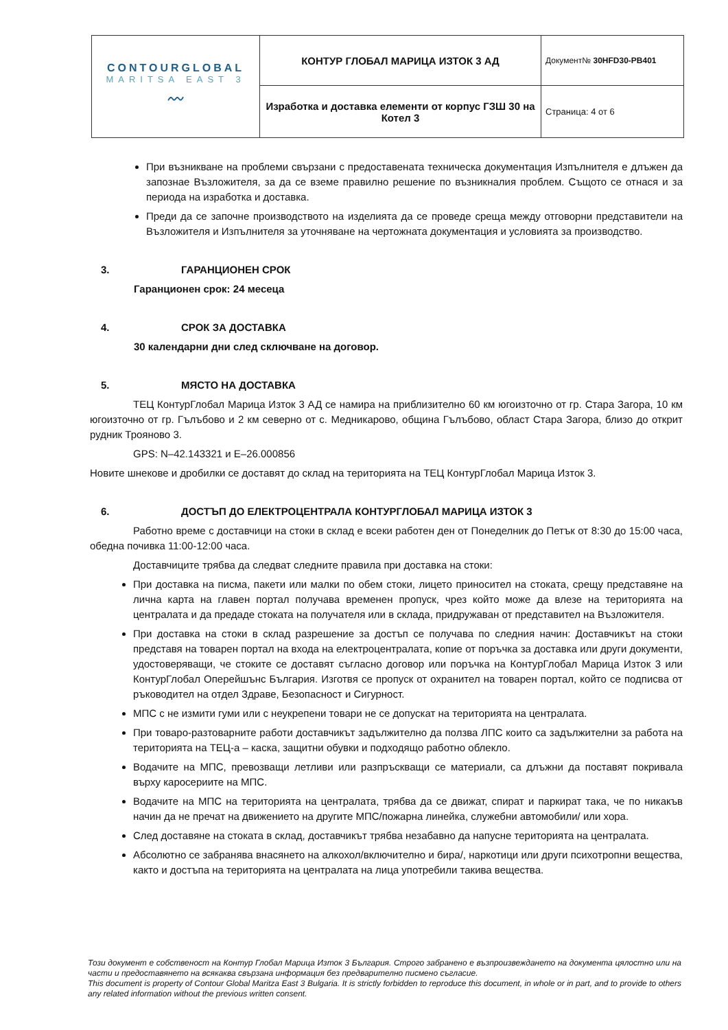| CONTOURGLOBAL MARITSA EAST 3 〰 | КОНТУР ГЛОБАЛ МАРИЦА ИЗТОК 3 АД | Документ№ 30HFD30-PB401 |
| | Изработка и доставка елементи от корпус ГЗШ 30 на Котел 3 | Страница: 4 от 6 |
При възникване на проблеми свързани с предоставената техническа документация Изпълнителя е длъжен да запознае Възложителя, за да се вземе правилно решение по възникналия проблем. Същото се отнася и за периода на изработка и доставка.
Преди да се започне производството на изделията да се проведе среща между отговорни представители на Възложителя и Изпълнителя за уточняване на чертожната документация и условията за производство.
3. ГАРАНЦИОНЕН СРОК
Гаранционен срок: 24 месеца
4. СРОК ЗА ДОСТАВКА
30 календарни дни след сключване на договор.
5. МЯСТО НА ДОСТАВКА
ТЕЦ КонтурГлобал Марица Изток 3 АД се намира на приблизително 60 км югоизточно от гр. Стара Загора, 10 км югоизточно от гр. Гълъбово и 2 км северно от с. Медникарово, община Гълъбово, област Стара Загора, близо до открит рудник Трояново 3.
GPS: N–42.143321 и E–26.000856
Новите шнекове и дробилки се доставят до склад на територията на ТЕЦ КонтурГлобал Марица Изток 3.
6. ДОСТЪП ДО ЕЛЕКТРОЦЕНТРАЛА КОНТУРГЛОБАЛ МАРИЦА ИЗТОК 3
Работно време с доставчици на стоки в склад е всеки работен ден от Понеделник до Петък от 8:30 до 15:00 часа, обедна почивка 11:00-12:00 часа.
Доставчиците трябва да следват следните правила при доставка на стоки:
При доставка на писма, пакети или малки по обем стоки, лицето приносител на стоката, срещу представяне на лична карта на главен портал получава временен пропуск, чрез който може да влезе на територията на централата и да предаде стоката на получателя или в склада, придружаван от представител на Възложителя.
При доставка на стоки в склад разрешение за достъп се получава по следния начин: Доставчикът на стоки представя на товарен портал на входа на електроцентралата, копие от поръчка за доставка или други документи, удостоверяващи, че стоките се доставят съгласно договор или поръчка на КонтурГлобал Марица Изток 3 или КонтурГлобал Оперейшънс България. Изготвя се пропуск от охранител на товарен портал, който се подписва от ръководител на отдел Здраве, Безопасност и Сигурност.
МПС с не измити гуми или с неукрепени товари не се допускат на територията на централата.
При товаро-разтоварните работи доставчикът задължително да ползва ЛПС които са задължителни за работа на територията на ТЕЦ-а – каска, защитни обувки и подходящо работно облекло.
Водачите на МПС, превозващи летливи или разпръскващи се материали, са длъжни да поставят покривала върху каросериите на МПС.
Водачите на МПС на територията на централата, трябва да се движат, спират и паркират така, че по никакъв начин да не пречат на движението на другите МПС/пожарна линейка, служебни автомобили/ или хора.
След доставяне на стоката в склад, доставчикът трябва незабавно да напусне територията на централата.
Абсолютно се забранява внасянето на алкохол/включително и бира/, наркотици или други психотропни вещества, както и достъпа на територията на централата на лица употребили такива вещества.
Този документ е собственост на Контур Глобал Марица Изток 3 България. Строго забранено е възпроизвеждането на документа цялостно или на части и предоставянето на всякаква свързана информация без предварително писмено съгласие.
This document is property of Contour Global Maritza East 3 Bulgaria. It is strictly forbidden to reproduce this document, in whole or in part, and to provide to others any related information without the previous written consent.